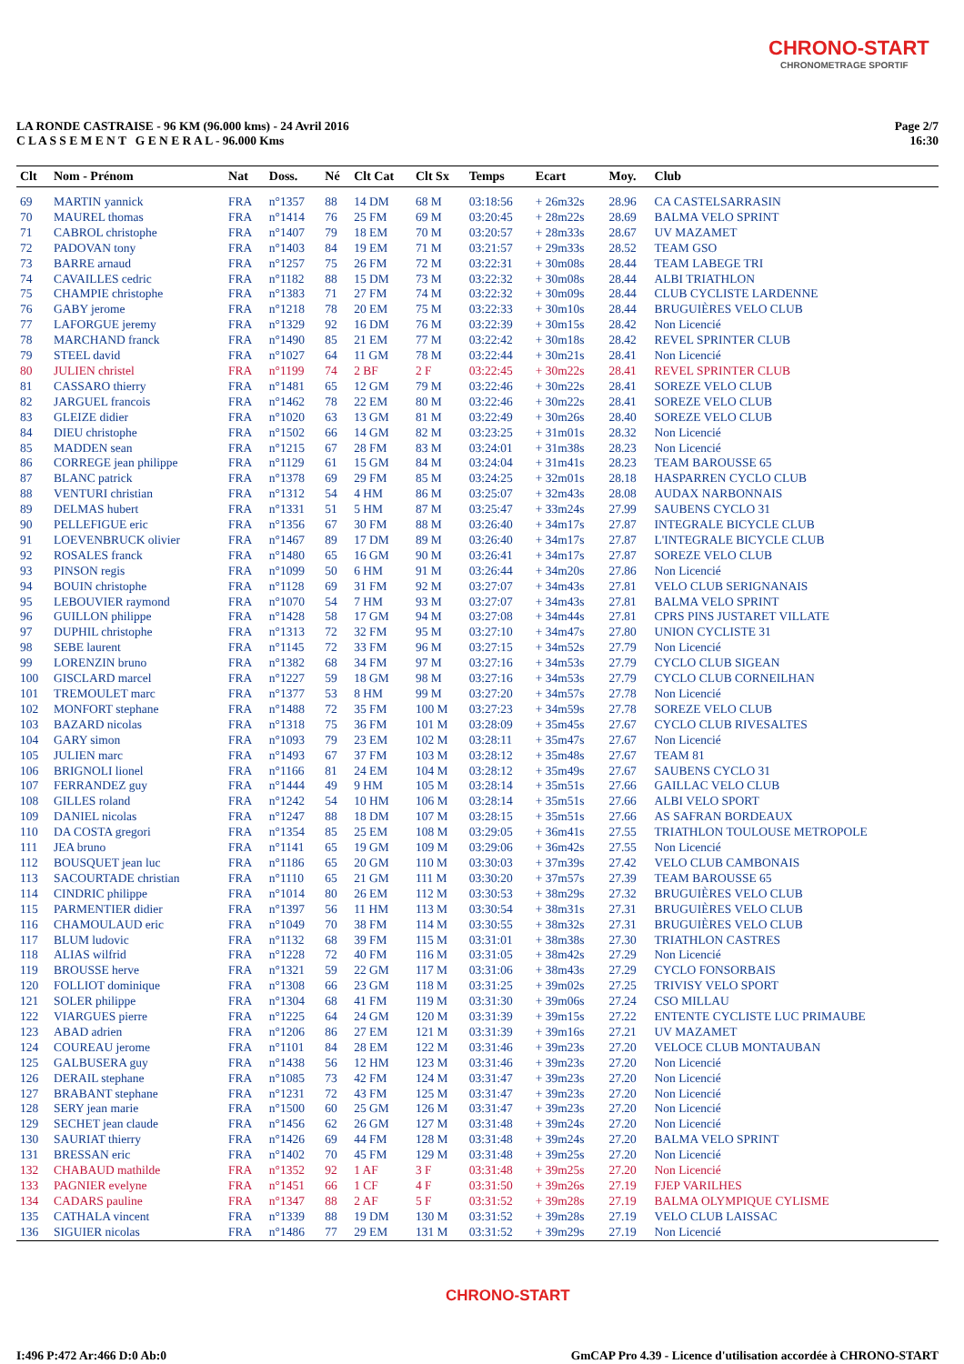CHRONO-START
CHRONOMETRAGE SPORTIF
LA RONDE CASTRAISE - 96 KM (96.000 kms) - 24 Avril 2016
C L A S S E M E N T G E N E R A L - 96.000 Kms
Page 2/7
16:30
| Clt | Nom - Prénom | Nat | Doss. | Né | Clt Cat | Clt Sx | Temps | Ecart | Moy. | Club |
| --- | --- | --- | --- | --- | --- | --- | --- | --- | --- | --- |
| 69 | MARTIN yannick | FRA | n°1357 | 88 | 14 DM | 68 M | 03:18:56 | + 26m32s | 28.96 | CA CASTELSARRASIN |
| 70 | MAUREL thomas | FRA | n°1414 | 76 | 25 FM | 69 M | 03:20:45 | + 28m22s | 28.69 | BALMA VELO SPRINT |
| 71 | CABROL christophe | FRA | n°1407 | 79 | 18 EM | 70 M | 03:20:57 | + 28m33s | 28.67 | UV MAZAMET |
| 72 | PADOVAN tony | FRA | n°1403 | 84 | 19 EM | 71 M | 03:21:57 | + 29m33s | 28.52 | TEAM GSO |
| 73 | BARRE arnaud | FRA | n°1257 | 75 | 26 FM | 72 M | 03:22:31 | + 30m08s | 28.44 | TEAM LABEGE TRI |
| 74 | CAVAILLES cedric | FRA | n°1182 | 88 | 15 DM | 73 M | 03:22:32 | + 30m08s | 28.44 | ALBI TRIATHLON |
| 75 | CHAMPIE christophe | FRA | n°1383 | 71 | 27 FM | 74 M | 03:22:32 | + 30m09s | 28.44 | CLUB CYCLISTE LARDENNE |
| 76 | GABY jerome | FRA | n°1218 | 78 | 20 EM | 75 M | 03:22:33 | + 30m10s | 28.44 | BRUGUIÈRES VELO CLUB |
| 77 | LAFORGUE jeremy | FRA | n°1329 | 92 | 16 DM | 76 M | 03:22:39 | + 30m15s | 28.42 | Non Licencié |
| 78 | MARCHAND franck | FRA | n°1490 | 85 | 21 EM | 77 M | 03:22:42 | + 30m18s | 28.42 | REVEL SPRINTER CLUB |
| 79 | STEEL david | FRA | n°1027 | 64 | 11 GM | 78 M | 03:22:44 | + 30m21s | 28.41 | Non Licencié |
| 80 | JULIEN christel | FRA | n°1199 | 74 | 2 BF | 2 F | 03:22:45 | + 30m22s | 28.41 | REVEL SPRINTER CLUB |
| 81 | CASSARO thierry | FRA | n°1481 | 65 | 12 GM | 79 M | 03:22:46 | + 30m22s | 28.41 | SOREZE VELO CLUB |
| 82 | JARGUEL francois | FRA | n°1462 | 78 | 22 EM | 80 M | 03:22:46 | + 30m22s | 28.41 | SOREZE VELO CLUB |
| 83 | GLEIZE didier | FRA | n°1020 | 63 | 13 GM | 81 M | 03:22:49 | + 30m26s | 28.40 | SOREZE VELO CLUB |
| 84 | DIEU christophe | FRA | n°1502 | 66 | 14 GM | 82 M | 03:23:25 | + 31m01s | 28.32 | Non Licencié |
| 85 | MADDEN sean | FRA | n°1215 | 67 | 28 FM | 83 M | 03:24:01 | + 31m38s | 28.23 | Non Licencié |
| 86 | CORREGE jean philippe | FRA | n°1129 | 61 | 15 GM | 84 M | 03:24:04 | + 31m41s | 28.23 | TEAM BAROUSSE 65 |
| 87 | BLANC patrick | FRA | n°1378 | 69 | 29 FM | 85 M | 03:24:25 | + 32m01s | 28.18 | HASPARREN CYCLO CLUB |
| 88 | VENTURI christian | FRA | n°1312 | 54 | 4 HM | 86 M | 03:25:07 | + 32m43s | 28.08 | AUDAX NARBONNAIS |
| 89 | DELMAS hubert | FRA | n°1331 | 51 | 5 HM | 87 M | 03:25:47 | + 33m24s | 27.99 | SAUBENS CYCLO 31 |
| 90 | PELLEFIGUE eric | FRA | n°1356 | 67 | 30 FM | 88 M | 03:26:40 | + 34m17s | 27.87 | INTEGRALE BICYCLE CLUB |
| 91 | LOEVENBRUCK olivier | FRA | n°1467 | 89 | 17 DM | 89 M | 03:26:40 | + 34m17s | 27.87 | L'INTEGRALE BICYCLE CLUB |
| 92 | ROSALES franck | FRA | n°1480 | 65 | 16 GM | 90 M | 03:26:41 | + 34m17s | 27.87 | SOREZE VELO CLUB |
| 93 | PINSON regis | FRA | n°1099 | 50 | 6 HM | 91 M | 03:26:44 | + 34m20s | 27.86 | Non Licencié |
| 94 | BOUIN christophe | FRA | n°1128 | 69 | 31 FM | 92 M | 03:27:07 | + 34m43s | 27.81 | VELO CLUB SERIGNANAIS |
| 95 | LEBOUVIER raymond | FRA | n°1070 | 54 | 7 HM | 93 M | 03:27:07 | + 34m43s | 27.81 | BALMA VELO SPRINT |
| 96 | GUILLON philippe | FRA | n°1428 | 58 | 17 GM | 94 M | 03:27:08 | + 34m44s | 27.81 | CPRS PINS JUSTARET VILLATE |
| 97 | DUPHIL christophe | FRA | n°1313 | 72 | 32 FM | 95 M | 03:27:10 | + 34m47s | 27.80 | UNION CYCLISTE 31 |
| 98 | SEBE laurent | FRA | n°1145 | 72 | 33 FM | 96 M | 03:27:15 | + 34m52s | 27.79 | Non Licencié |
| 99 | LORENZIN bruno | FRA | n°1382 | 68 | 34 FM | 97 M | 03:27:16 | + 34m53s | 27.79 | CYCLO CLUB SIGEAN |
| 100 | GISCLARD marcel | FRA | n°1227 | 59 | 18 GM | 98 M | 03:27:16 | + 34m53s | 27.79 | CYCLO CLUB CORNEILHAN |
| 101 | TREMOULET marc | FRA | n°1377 | 53 | 8 HM | 99 M | 03:27:20 | + 34m57s | 27.78 | Non Licencié |
| 102 | MONFORT stephane | FRA | n°1488 | 72 | 35 FM | 100 M | 03:27:23 | + 34m59s | 27.78 | SOREZE VELO CLUB |
| 103 | BAZARD nicolas | FRA | n°1318 | 75 | 36 FM | 101 M | 03:28:09 | + 35m45s | 27.67 | CYCLO CLUB RIVESALTES |
| 104 | GARY simon | FRA | n°1093 | 79 | 23 EM | 102 M | 03:28:11 | + 35m47s | 27.67 | Non Licencié |
| 105 | JULIEN marc | FRA | n°1493 | 67 | 37 FM | 103 M | 03:28:12 | + 35m48s | 27.67 | TEAM 81 |
| 106 | BRIGNOLI lionel | FRA | n°1166 | 81 | 24 EM | 104 M | 03:28:12 | + 35m49s | 27.67 | SAUBENS CYCLO 31 |
| 107 | FERRANDEZ guy | FRA | n°1444 | 49 | 9 HM | 105 M | 03:28:14 | + 35m51s | 27.66 | GAILLAC VELO CLUB |
| 108 | GILLES roland | FRA | n°1242 | 54 | 10 HM | 106 M | 03:28:14 | + 35m51s | 27.66 | ALBI VELO SPORT |
| 109 | DANIEL nicolas | FRA | n°1247 | 88 | 18 DM | 107 M | 03:28:15 | + 35m51s | 27.66 | AS SAFRAN BORDEAUX |
| 110 | DA COSTA gregori | FRA | n°1354 | 85 | 25 EM | 108 M | 03:29:05 | + 36m41s | 27.55 | TRIATHLON TOULOUSE METROPOLE |
| 111 | JEA bruno | FRA | n°1141 | 65 | 19 GM | 109 M | 03:29:06 | + 36m42s | 27.55 | Non Licencié |
| 112 | BOUSQUET jean luc | FRA | n°1186 | 65 | 20 GM | 110 M | 03:30:03 | + 37m39s | 27.42 | VELO CLUB CAMBONAIS |
| 113 | SACOURTADE christian | FRA | n°1110 | 65 | 21 GM | 111 M | 03:30:20 | + 37m57s | 27.39 | TEAM BAROUSSE 65 |
| 114 | CINDRIC philippe | FRA | n°1014 | 80 | 26 EM | 112 M | 03:30:53 | + 38m29s | 27.32 | BRUGUIÈRES VELO CLUB |
| 115 | PARMENTIER didier | FRA | n°1397 | 56 | 11 HM | 113 M | 03:30:54 | + 38m31s | 27.31 | BRUGUIÈRES VELO CLUB |
| 116 | CHAMOULAUD eric | FRA | n°1049 | 70 | 38 FM | 114 M | 03:30:55 | + 38m32s | 27.31 | BRUGUIÈRES VELO CLUB |
| 117 | BLUM ludovic | FRA | n°1132 | 68 | 39 FM | 115 M | 03:31:01 | + 38m38s | 27.30 | TRIATHLON CASTRES |
| 118 | ALIAS wilfrid | FRA | n°1228 | 72 | 40 FM | 116 M | 03:31:05 | + 38m42s | 27.29 | Non Licencié |
| 119 | BROUSSE herve | FRA | n°1321 | 59 | 22 GM | 117 M | 03:31:06 | + 38m43s | 27.29 | CYCLO FONSORBAIS |
| 120 | FOLLIOT dominique | FRA | n°1308 | 66 | 23 GM | 118 M | 03:31:25 | + 39m02s | 27.25 | TRIVISY VELO SPORT |
| 121 | SOLER philippe | FRA | n°1304 | 68 | 41 FM | 119 M | 03:31:30 | + 39m06s | 27.24 | CSO MILLAU |
| 122 | VIARGUES pierre | FRA | n°1225 | 64 | 24 GM | 120 M | 03:31:39 | + 39m15s | 27.22 | ENTENTE CYCLISTE LUC PRIMAUBE |
| 123 | ABAD adrien | FRA | n°1206 | 86 | 27 EM | 121 M | 03:31:39 | + 39m16s | 27.21 | UV MAZAMET |
| 124 | COUREAU jerome | FRA | n°1101 | 84 | 28 EM | 122 M | 03:31:46 | + 39m23s | 27.20 | VELOCE CLUB MONTAUBAN |
| 125 | GALBUSERA guy | FRA | n°1438 | 56 | 12 HM | 123 M | 03:31:46 | + 39m23s | 27.20 | Non Licencié |
| 126 | DERAIL stephane | FRA | n°1085 | 73 | 42 FM | 124 M | 03:31:47 | + 39m23s | 27.20 | Non Licencié |
| 127 | BRABANT stephane | FRA | n°1231 | 72 | 43 FM | 125 M | 03:31:47 | + 39m23s | 27.20 | Non Licencié |
| 128 | SERY jean marie | FRA | n°1500 | 60 | 25 GM | 126 M | 03:31:47 | + 39m23s | 27.20 | Non Licencié |
| 129 | SECHET jean claude | FRA | n°1456 | 62 | 26 GM | 127 M | 03:31:48 | + 39m24s | 27.20 | Non Licencié |
| 130 | SAURIAT thierry | FRA | n°1426 | 69 | 44 FM | 128 M | 03:31:48 | + 39m24s | 27.20 | BALMA VELO SPRINT |
| 131 | BRESSAN eric | FRA | n°1402 | 70 | 45 FM | 129 M | 03:31:48 | + 39m25s | 27.20 | Non Licencié |
| 132 | CHABAUD mathilde | FRA | n°1352 | 92 | 1 AF | 3 F | 03:31:48 | + 39m25s | 27.20 | Non Licencié |
| 133 | PAGNIER evelyne | FRA | n°1451 | 66 | 1 CF | 4 F | 03:31:50 | + 39m26s | 27.19 | FJEP VARILHES |
| 134 | CADARS pauline | FRA | n°1347 | 88 | 2 AF | 5 F | 03:31:52 | + 39m28s | 27.19 | BALMA OLYMPIQUE CYLISME |
| 135 | CATHALA vincent | FRA | n°1339 | 88 | 19 DM | 130 M | 03:31:52 | + 39m28s | 27.19 | VELO CLUB LAISSAC |
| 136 | SIGUIER nicolas | FRA | n°1486 | 77 | 29 EM | 131 M | 03:31:52 | + 39m29s | 27.19 | Non Licencié |
CHRONO-START
I:496 P:472 Ar:466 D:0 Ab:0 GmCAP Pro 4.39 - Licence d'utilisation accordée à CHRONO-START